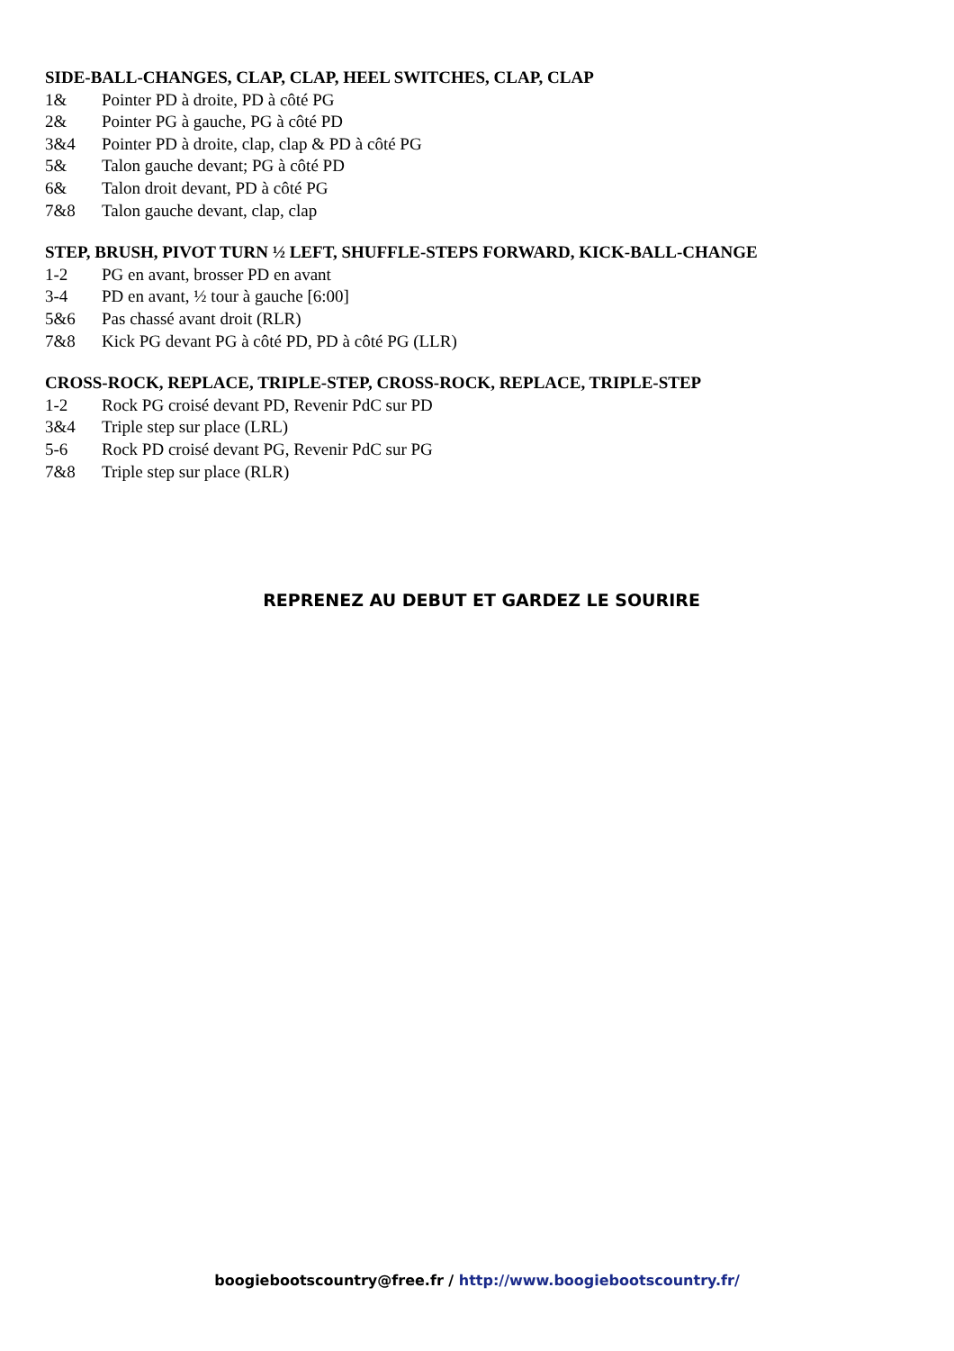SIDE-BALL-CHANGES, CLAP, CLAP, HEEL SWITCHES, CLAP, CLAP
1& Pointer PD à droite, PD à côté PG
2& Pointer PG à gauche, PG à côté PD
3&4 Pointer PD à droite, clap, clap & PD à côté PG
5& Talon gauche devant; PG à côté PD
6& Talon droit devant, PD à côté PG
7&8 Talon gauche devant, clap, clap
STEP, BRUSH, PIVOT TURN ½ LEFT, SHUFFLE-STEPS FORWARD, KICK-BALL-CHANGE
1-2 PG en avant, brosser PD en avant
3-4 PD en avant, ½ tour à gauche [6:00]
5&6 Pas chassé avant droit (RLR)
7&8 Kick PG devant PG à côté PD, PD à côté PG (LLR)
CROSS-ROCK, REPLACE, TRIPLE-STEP, CROSS-ROCK, REPLACE, TRIPLE-STEP
1-2 Rock PG croisé devant PD, Revenir PdC sur PD
3&4 Triple step sur place (LRL)
5-6 Rock PD croisé devant PG, Revenir PdC sur PG
7&8 Triple step sur place (RLR)
REPRENEZ AU DEBUT ET GARDEZ LE SOURIRE
boogiebootscountry@free.fr / http://www.boogiebootscountry.fr/